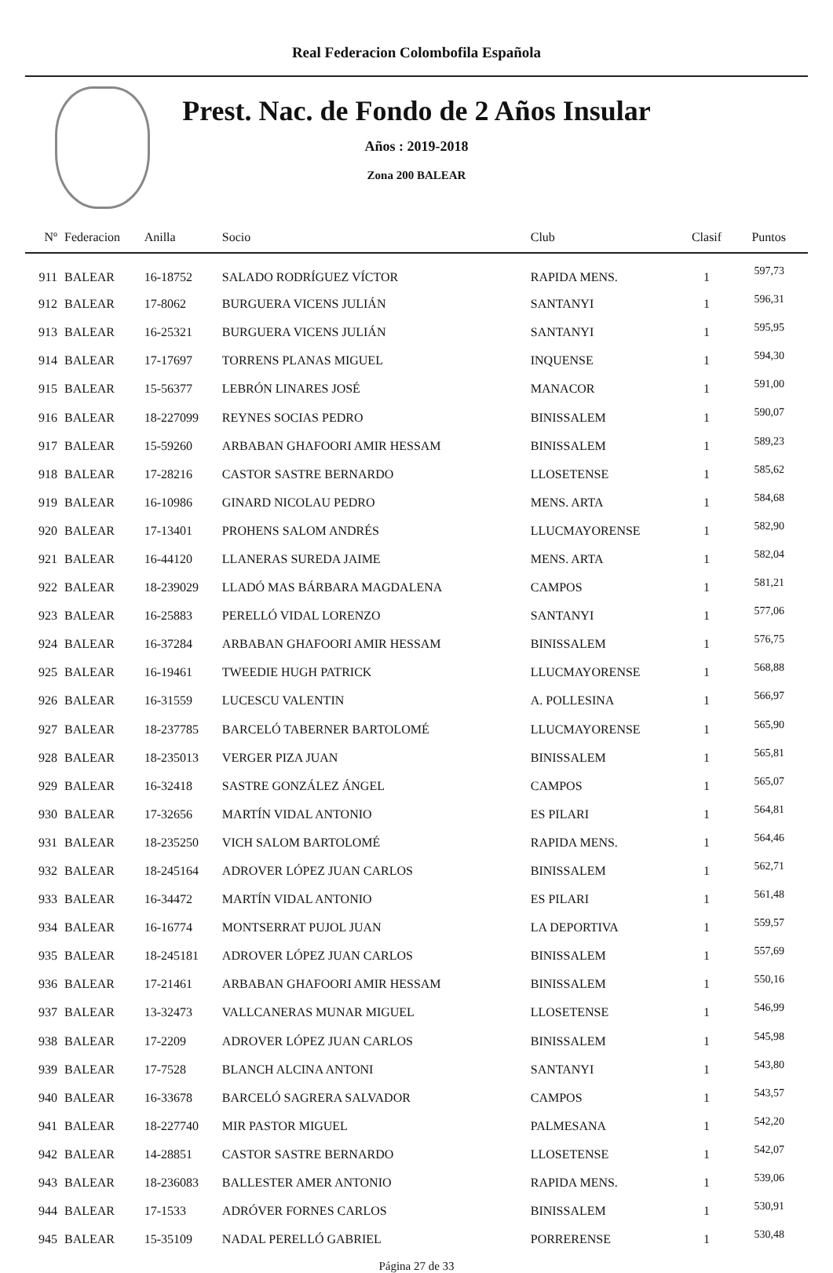Real Federacion Colombofila Española
Prest. Nac. de Fondo de 2 Años Insular
Años : 2019-2018
Zona 200 BALEAR
| Nº | Federacion | Anilla | Socio | Club | Clasif | Puntos |
| --- | --- | --- | --- | --- | --- | --- |
| 911 | BALEAR | 16-18752 | SALADO RODRÍGUEZ VÍCTOR | RAPIDA MENS. | 1 | 597,73 |
| 912 | BALEAR | 17-8062 | BURGUERA VICENS JULIÁN | SANTANYI | 1 | 596,31 |
| 913 | BALEAR | 16-25321 | BURGUERA VICENS JULIÁN | SANTANYI | 1 | 595,95 |
| 914 | BALEAR | 17-17697 | TORRENS PLANAS MIGUEL | INQUENSE | 1 | 594,30 |
| 915 | BALEAR | 15-56377 | LEBRÓN LINARES JOSÉ | MANACOR | 1 | 591,00 |
| 916 | BALEAR | 18-227099 | REYNES SOCIAS PEDRO | BINISSALEM | 1 | 590,07 |
| 917 | BALEAR | 15-59260 | ARBABAN GHAFOORI AMIR HESSAM | BINISSALEM | 1 | 589,23 |
| 918 | BALEAR | 17-28216 | CASTOR SASTRE BERNARDO | LLOSETENSE | 1 | 585,62 |
| 919 | BALEAR | 16-10986 | GINARD NICOLAU PEDRO | MENS. ARTA | 1 | 584,68 |
| 920 | BALEAR | 17-13401 | PROHENS SALOM ANDRÉS | LLUCMAYORENSE | 1 | 582,90 |
| 921 | BALEAR | 16-44120 | LLANERAS SUREDA JAIME | MENS. ARTA | 1 | 582,04 |
| 922 | BALEAR | 18-239029 | LLADÓ MAS BÁRBARA MAGDALENA | CAMPOS | 1 | 581,21 |
| 923 | BALEAR | 16-25883 | PERELLÓ VIDAL LORENZO | SANTANYI | 1 | 577,06 |
| 924 | BALEAR | 16-37284 | ARBABAN GHAFOORI AMIR HESSAM | BINISSALEM | 1 | 576,75 |
| 925 | BALEAR | 16-19461 | TWEEDIE HUGH PATRICK | LLUCMAYORENSE | 1 | 568,88 |
| 926 | BALEAR | 16-31559 | LUCESCU VALENTIN | A. POLLESINA | 1 | 566,97 |
| 927 | BALEAR | 18-237785 | BARCELÓ TABERNER BARTOLOMÉ | LLUCMAYORENSE | 1 | 565,90 |
| 928 | BALEAR | 18-235013 | VERGER PIZA JUAN | BINISSALEM | 1 | 565,81 |
| 929 | BALEAR | 16-32418 | SASTRE GONZÁLEZ ÁNGEL | CAMPOS | 1 | 565,07 |
| 930 | BALEAR | 17-32656 | MARTÍN VIDAL ANTONIO | ES PILARI | 1 | 564,81 |
| 931 | BALEAR | 18-235250 | VICH SALOM BARTOLOMÉ | RAPIDA MENS. | 1 | 564,46 |
| 932 | BALEAR | 18-245164 | ADROVER LÓPEZ JUAN CARLOS | BINISSALEM | 1 | 562,71 |
| 933 | BALEAR | 16-34472 | MARTÍN VIDAL ANTONIO | ES PILARI | 1 | 561,48 |
| 934 | BALEAR | 16-16774 | MONTSERRAT PUJOL JUAN | LA DEPORTIVA | 1 | 559,57 |
| 935 | BALEAR | 18-245181 | ADROVER LÓPEZ JUAN CARLOS | BINISSALEM | 1 | 557,69 |
| 936 | BALEAR | 17-21461 | ARBABAN GHAFOORI AMIR HESSAM | BINISSALEM | 1 | 550,16 |
| 937 | BALEAR | 13-32473 | VALLCANERAS MUNAR MIGUEL | LLOSETENSE | 1 | 546,99 |
| 938 | BALEAR | 17-2209 | ADROVER LÓPEZ JUAN CARLOS | BINISSALEM | 1 | 545,98 |
| 939 | BALEAR | 17-7528 | BLANCH ALCINA ANTONI | SANTANYI | 1 | 543,80 |
| 940 | BALEAR | 16-33678 | BARCELÓ SAGRERA SALVADOR | CAMPOS | 1 | 543,57 |
| 941 | BALEAR | 18-227740 | MIR PASTOR MIGUEL | PALMESANA | 1 | 542,20 |
| 942 | BALEAR | 14-28851 | CASTOR SASTRE BERNARDO | LLOSETENSE | 1 | 542,07 |
| 943 | BALEAR | 18-236083 | BALLESTER AMER ANTONIO | RAPIDA MENS. | 1 | 539,06 |
| 944 | BALEAR | 17-1533 | ADRÓVER FORNES CARLOS | BINISSALEM | 1 | 530,91 |
| 945 | BALEAR | 15-35109 | NADAL PERELLÓ GABRIEL | PORRERENSE | 1 | 530,48 |
Página 27 de 33